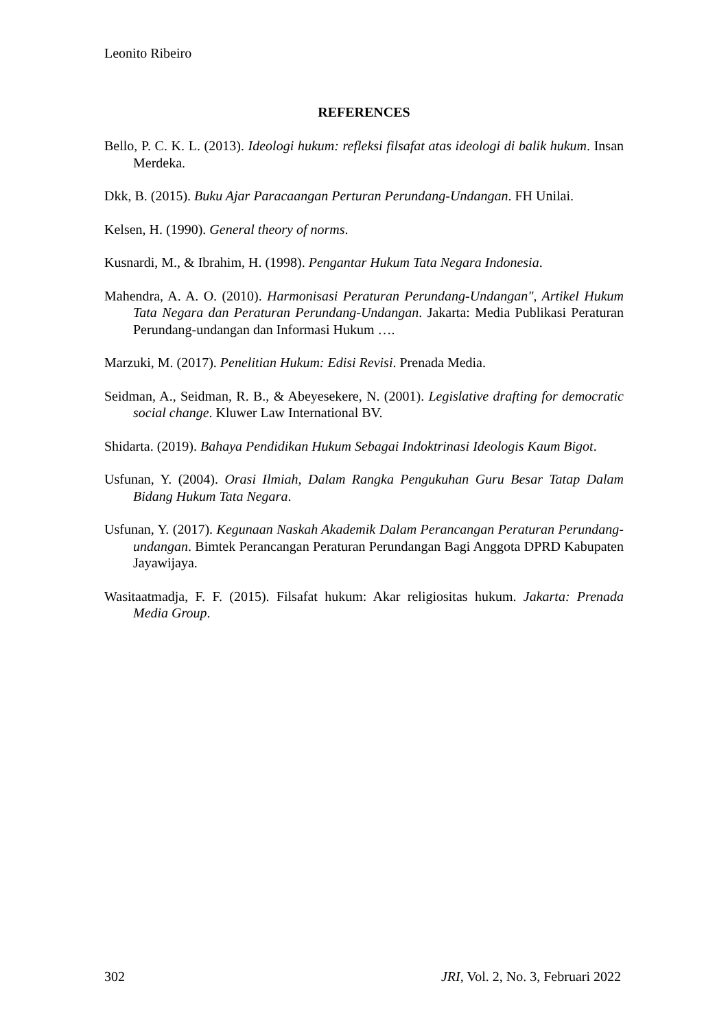Leonito Ribeiro
REFERENCES
Bello, P. C. K. L. (2013). Ideologi hukum: refleksi filsafat atas ideologi di balik hukum. Insan Merdeka.
Dkk, B. (2015). Buku Ajar Paracaangan Perturan Perundang-Undangan. FH Unilai.
Kelsen, H. (1990). General theory of norms.
Kusnardi, M., & Ibrahim, H. (1998). Pengantar Hukum Tata Negara Indonesia.
Mahendra, A. A. O. (2010). Harmonisasi Peraturan Perundang-Undangan", Artikel Hukum Tata Negara dan Peraturan Perundang-Undangan. Jakarta: Media Publikasi Peraturan Perundang-undangan dan Informasi Hukum ….
Marzuki, M. (2017). Penelitian Hukum: Edisi Revisi. Prenada Media.
Seidman, A., Seidman, R. B., & Abeyesekere, N. (2001). Legislative drafting for democratic social change. Kluwer Law International BV.
Shidarta. (2019). Bahaya Pendidikan Hukum Sebagai Indoktrinasi Ideologis Kaum Bigot.
Usfunan, Y. (2004). Orasi Ilmiah, Dalam Rangka Pengukuhan Guru Besar Tatap Dalam Bidang Hukum Tata Negara.
Usfunan, Y. (2017). Kegunaan Naskah Akademik Dalam Perancangan Peraturan Perundang-undangan. Bimtek Perancangan Peraturan Perundangan Bagi Anggota DPRD Kabupaten Jayawijaya.
Wasitaatmadja, F. F. (2015). Filsafat hukum: Akar religiositas hukum. Jakarta: Prenada Media Group.
302 JRI, Vol. 2, No. 3, Februari 2022